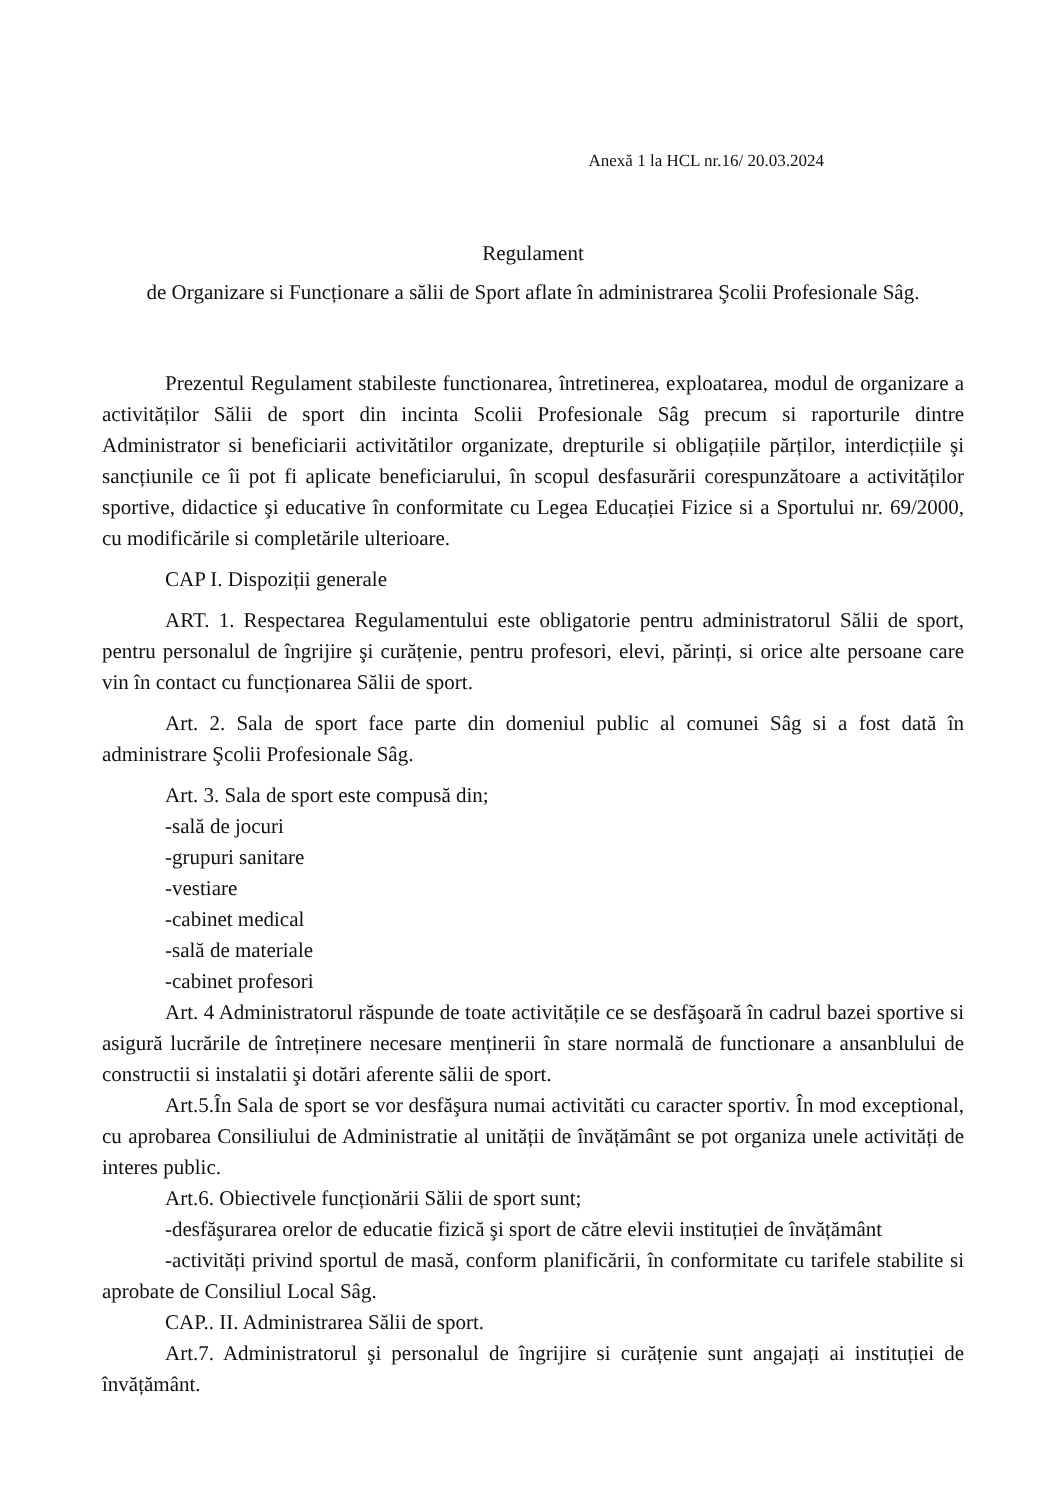Anexă 1 la HCL nr.16/ 20.03.2024
Regulament
de Organizare si Funcționare a sălii de Sport aflate în administrarea Şcolii Profesionale Sâg.
Prezentul Regulament stabileste functionarea, întretinerea, exploatarea, modul de organizare a activităților Sălii de sport din incinta Scolii Profesionale Sâg precum si raporturile dintre Administrator si beneficiarii activitătilor organizate, drepturile si obligațiile părților, interdicțiile şi sancțiunile ce îi pot fi aplicate beneficiarului, în scopul desfasurării corespunzătoare a activităților sportive, didactice şi educative în conformitate cu Legea Educației Fizice si a Sportului nr. 69/2000, cu modificările si completările ulterioare.
CAP I. Dispoziții generale
ART. 1. Respectarea Regulamentului este obligatorie pentru administratorul Sălii de sport, pentru personalul de îngrijire şi curățenie, pentru profesori, elevi, părinți, si orice alte persoane care vin în contact cu funcționarea Sălii de sport.
Art. 2. Sala de sport face parte din domeniul public al comunei Sâg si a fost dată în administrare Şcolii Profesionale Sâg.
Art. 3. Sala de sport este compusă din;
-sală de jocuri
-grupuri sanitare
-vestiare
-cabinet medical
-sală de materiale
-cabinet profesori
Art. 4 Administratorul răspunde de toate activitățile ce se desfăşoară în cadrul bazei sportive si asigură lucrările de întreținere necesare menținerii în stare normală de functionare a ansanblului de constructii si instalatii şi dotări aferente sălii de sport.
Art.5.În Sala de sport se vor desfăşura numai activităti cu caracter sportiv. În mod exceptional, cu aprobarea Consiliului de Administratie al unității de învățământ se pot organiza unele activități de interes public.
Art.6. Obiectivele funcționării Sălii de sport sunt;
-desfăşurarea orelor de educatie fizică şi sport de către elevii instituției de învățământ
-activități privind sportul de masă, conform planificării, în conformitate cu tarifele stabilite si aprobate de Consiliul Local Sâg.
CAP.. II. Administrarea Sălii de sport.
Art.7. Administratorul şi personalul de îngrijire si curățenie sunt angajați ai instituției de învățământ.